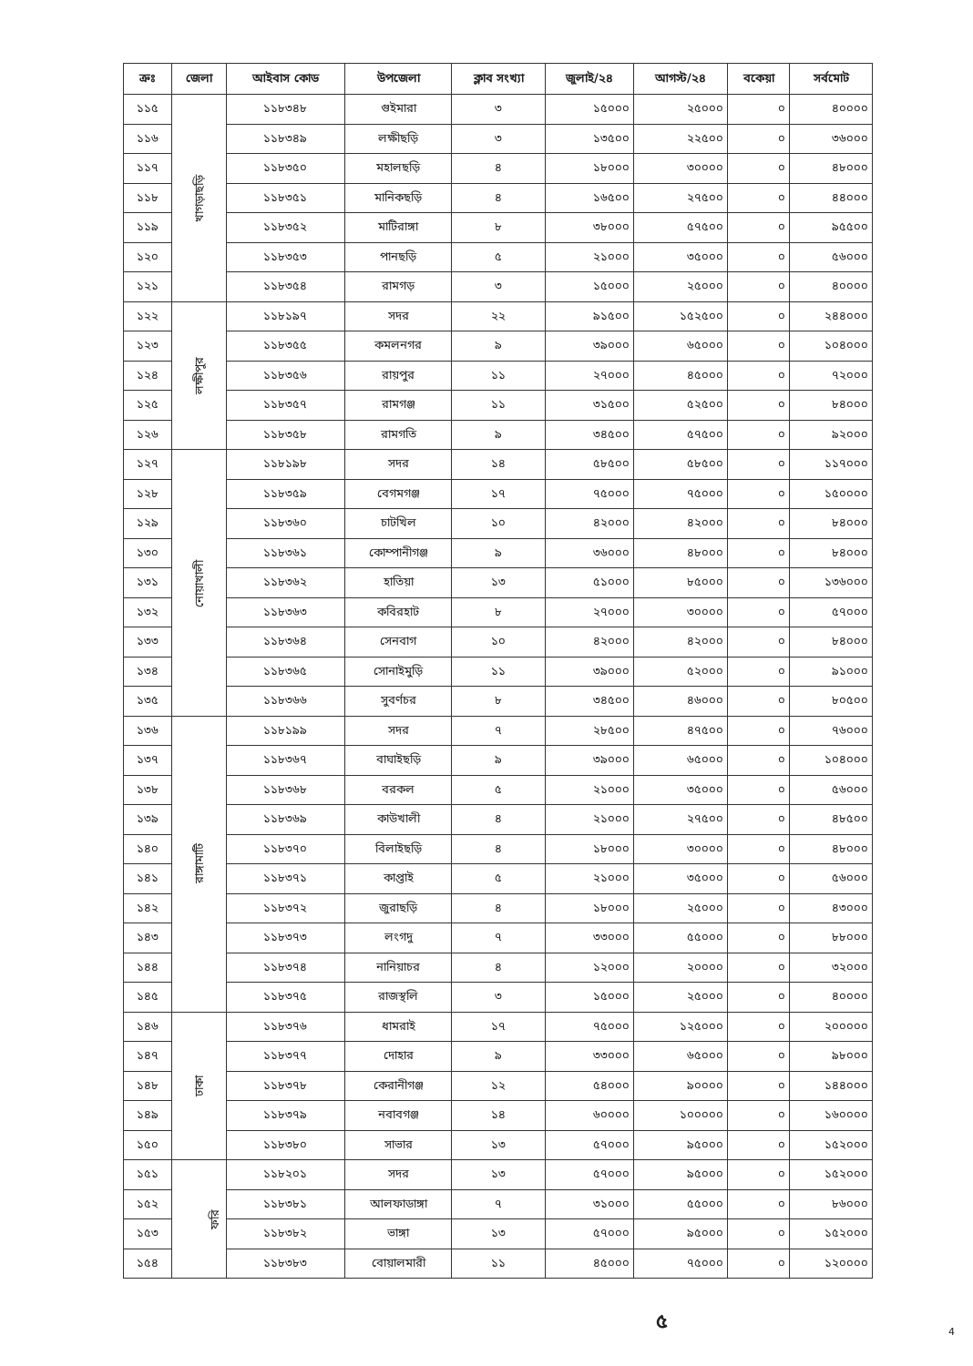| ক্রঃ | জেলা | আইবাস কোড | উপজেলা | ক্লাব সংখ্যা | জুলাই/২৪ | আগস্ট/২৪ | বকেয়া | সর্বমোট |
| --- | --- | --- | --- | --- | --- | --- | --- | --- |
| ১১৫ | খাগড়াছড়ি | ১১৮৩৪৮ | গুইমারা | ৩ | ১৫০০০ | ২৫০০০ | ০ | ৪০০০০ |
| ১১৬ | | ১১৮৩৪৯ | লক্ষীছড়ি | ৩ | ১৩৫০০ | ২২৫০০ | ০ | ৩৬০০০ |
| ১১৭ | | ১১৮৩৫০ | মহালছড়ি | ৪ | ১৮০০০ | ৩০০০০ | ০ | ৪৮০০০ |
| ১১৮ | | ১১৮৩৫১ | মানিকছড়ি | ৪ | ১৬৫০০ | ২৭৫০০ | ০ | ৪৪০০০ |
| ১১৯ | | ১১৮৩৫২ | মাটিরাঙ্গা | ৮ | ৩৮০০০ | ৫৭৫০০ | ০ | ৯৫৫০০ |
| ১২০ | | ১১৮৩৫৩ | পানছড়ি | ৫ | ২১০০০ | ৩৫০০০ | ০ | ৫৬০০০ |
| ১২১ | | ১১৮৩৫৪ | রামগড় | ৩ | ১৫০০০ | ২৫০০০ | ০ | ৪০০০০ |
| ১২২ | লক্ষীপুর | ১১৮১৯৭ | সদর | ২২ | ৯১৫০০ | ১৫২৫০০ | ০ | ২৪৪০০০ |
| ১২৩ | | ১১৮৩৫৫ | কমলনগর | ৯ | ৩৯০০০ | ৬৫০০০ | ০ | ১০৪০০০ |
| ১২৪ | | ১১৮৩৫৬ | রায়পুর | ১১ | ২৭০০০ | ৪৫০০০ | ০ | ৭২০০০ |
| ১২৫ | | ১১৮৩৫৭ | রামগঞ্জ | ১১ | ৩১৫০০ | ৫২৫০০ | ০ | ৮৪০০০ |
| ১২৬ | | ১১৮৩৫৮ | রামগতি | ৯ | ৩৪৫০০ | ৫৭৫০০ | ০ | ৯২০০০ |
| ১২৭ | নোয়াখালী | ১১৮১৯৮ | সদর | ১৪ | ৫৮৫০০ | ৫৮৫০০ | ০ | ১১৭০০০ |
| ১২৮ | | ১১৮৩৫৯ | বেগমগঞ্জ | ১৭ | ৭৫০০০ | ৭৫০০০ | ০ | ১৫০০০০ |
| ১২৯ | | ১১৮৩৬০ | চাটখিল | ১০ | ৪২০০০ | ৪২০০০ | ০ | ৮৪০০০ |
| ১৩০ | | ১১৮৩৬১ | কোম্পানীগঞ্জ | ৯ | ৩৬০০০ | ৪৮০০০ | ০ | ৮৪০০০ |
| ১৩১ | | ১১৮৩৬২ | হাতিয়া | ১৩ | ৫১০০০ | ৮৫০০০ | ০ | ১৩৬০০০ |
| ১৩২ | | ১১৮৩৬৩ | কবিরহাট | ৮ | ২৭০০০ | ৩০০০০ | ০ | ৫৭০০০ |
| ১৩৩ | | ১১৮৩৬৪ | সেনবাগ | ১০ | ৪২০০০ | ৪২০০০ | ০ | ৮৪০০০ |
| ১৩৪ | | ১১৮৩৬৫ | সোনাইমুড়ি | ১১ | ৩৯০০০ | ৫২০০০ | ০ | ৯১০০০ |
| ১৩৫ | | ১১৮৩৬৬ | সুবর্ণচর | ৮ | ৩৪৫০০ | ৪৬০০০ | ০ | ৮০৫০০ |
| ১৩৬ | রাঙ্গামাটি | ১১৮১৯৯ | সদর | ৭ | ২৮৫০০ | ৪৭৫০০ | ০ | ৭৬০০০ |
| ১৩৭ | | ১১৮৩৬৭ | বাঘাইছড়ি | ৯ | ৩৯০০০ | ৬৫০০০ | ০ | ১০৪০০০ |
| ১৩৮ | | ১১৮৩৬৮ | বরকল | ৫ | ২১০০০ | ৩৫০০০ | ০ | ৫৬০০০ |
| ১৩৯ | | ১১৮৩৬৯ | কাউখালী | ৪ | ২১০০০ | ২৭৫০০ | ০ | ৪৮৫০০ |
| ১৪০ | | ১১৮৩৭০ | বিলাইছড়ি | ৪ | ১৮০০০ | ৩০০০০ | ০ | ৪৮০০০ |
| ১৪১ | | ১১৮৩৭১ | কাপ্তাই | ৫ | ২১০০০ | ৩৫০০০ | ০ | ৫৬০০০ |
| ১৪২ | | ১১৮৩৭২ | জুরাছড়ি | ৪ | ১৮০০০ | ২৫০০০ | ০ | ৪৩০০০ |
| ১৪৩ | | ১১৮৩৭৩ | লংগদু | ৭ | ৩৩০০০ | ৫৫০০০ | ০ | ৮৮০০০ |
| ১৪৪ | | ১১৮৩৭৪ | নানিয়াচর | ৪ | ১২০০০ | ২০০০০ | ০ | ৩২০০০ |
| ১৪৫ | | ১১৮৩৭৫ | রাজস্থলি | ৩ | ১৫০০০ | ২৫০০০ | ০ | ৪০০০০ |
| ১৪৬ | ঢাকা | ১১৮৩৭৬ | ধামরাই | ১৭ | ৭৫০০০ | ১২৫০০০ | ০ | ২০০০০০ |
| ১৪৭ | | ১১৮৩৭৭ | দোহার | ৯ | ৩৩০০০ | ৬৫০০০ | ০ | ৯৮০০০ |
| ১৪৮ | | ১১৮৩৭৮ | কেরানীগঞ্জ | ১২ | ৫৪০০০ | ৯০০০০ | ০ | ১৪৪০০০ |
| ১৪৯ | | ১১৮৩৭৯ | নবাবগঞ্জ | ১৪ | ৬০০০০ | ১০০০০০ | ০ | ১৬০০০০ |
| ১৫০ | | ১১৮৩৮০ | সাভার | ১৩ | ৫৭০০০ | ৯৫০০০ | ০ | ১৫২০০০ |
| ১৫১ | ফরি | ১১৮২০১ | সদর | ১৩ | ৫৭০০০ | ৯৫০০০ | ০ | ১৫২০০০ |
| ১৫২ | | ১১৮৩৮১ | আলফাডাঙ্গা | ৭ | ৩১০০০ | ৫৫০০০ | ০ | ৮৬০০০ |
| ১৫৩ | | ১১৮৩৮২ | ভাঙ্গা | ১৩ | ৫৭০০০ | ৯৫০০০ | ০ | ১৫২০০০ |
| ১৫৪ | | ১১৮৩৮৩ | বোয়ালমারী | ১১ | ৪৫০০০ | ৭৫০০০ | ০ | ১২০০০০ |
৫ 4